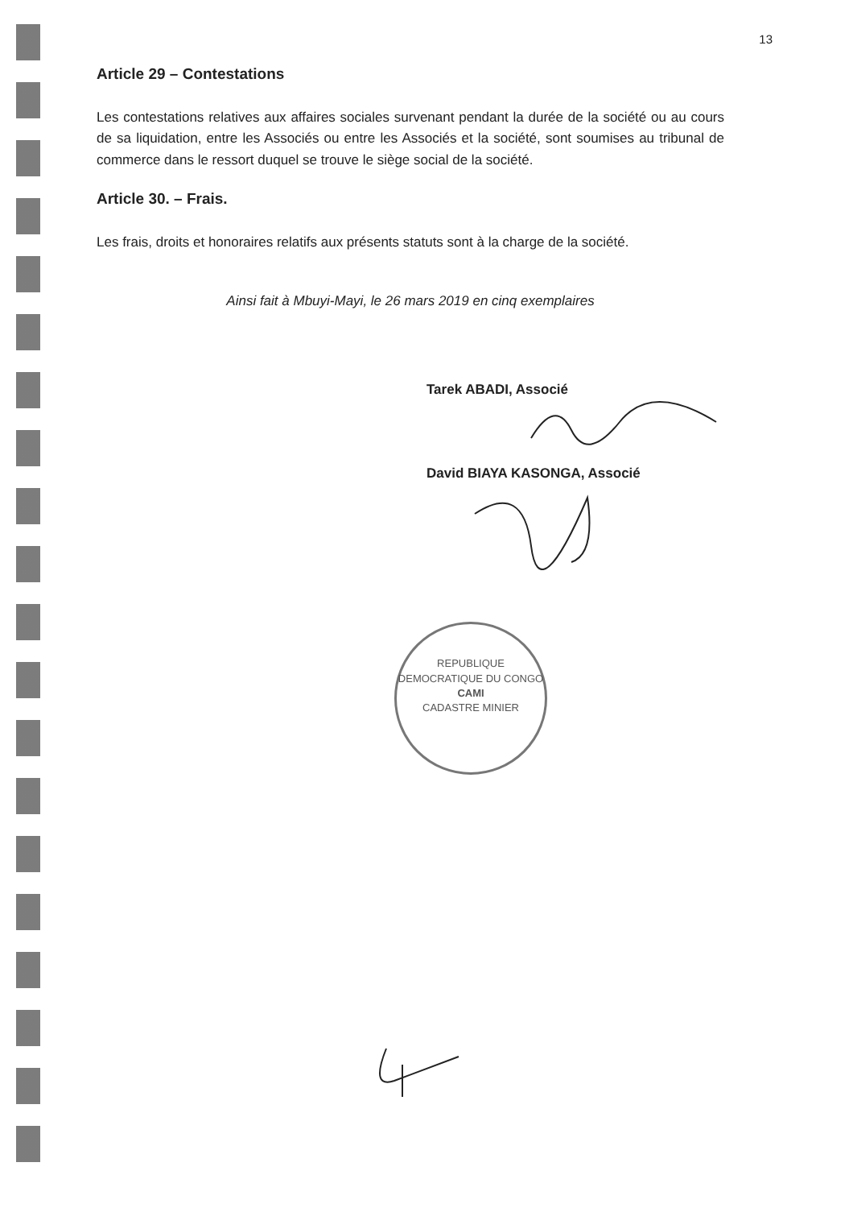13
Article 29 – Contestations
Les contestations relatives aux affaires sociales survenant pendant la durée de la société ou au cours de sa liquidation, entre les Associés ou entre les Associés et la société, sont soumises au tribunal de commerce dans le ressort duquel se trouve le siège social de la société.
Article 30. – Frais.
Les frais, droits et honoraires relatifs aux présents statuts sont à la charge de la société.
Ainsi fait à Mbuyi-Mayi, le 26 mars 2019 en cinq exemplaires
Tarek ABADI, Associé
David BIAYA KASONGA, Associé
REPUBLIQUE DEMOCRATIQUE DU CONGO
CAMI
CADASTRE MINIER